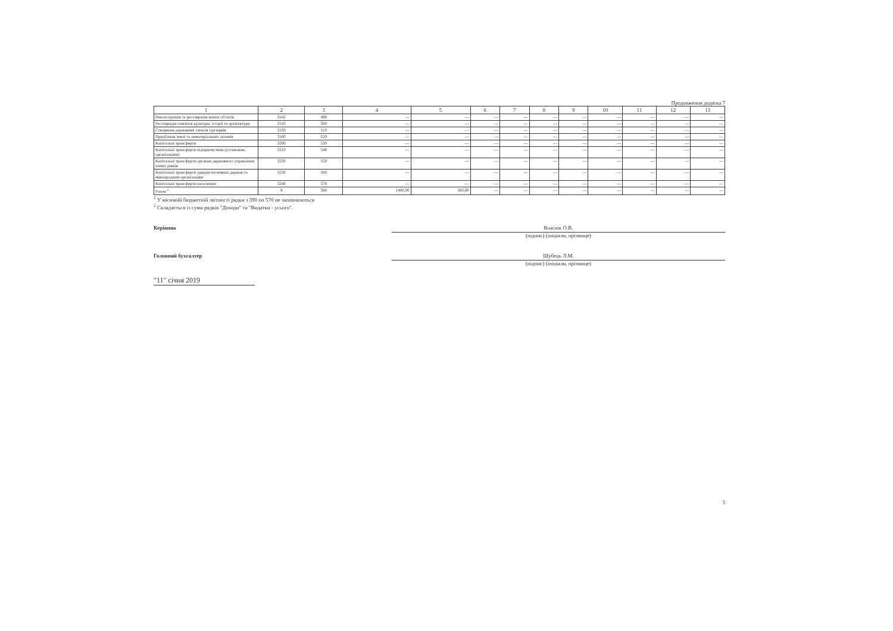Продовження додатка 7
| 1 | 2 | 3 | 4 | 5 | 6 | 7 | 8 | 9 | 10 | 11 | 12 | 13 |
| --- | --- | --- | --- | --- | --- | --- | --- | --- | --- | --- | --- | --- |
| Реконструкція та реставрація інших об'єктів | 3142 | 490 | --- | --- | --- | --- | --- | --- | --- | --- | --- | --- |
| Реставрація пам'яток культури, історії та архітектури | 3143 | 500 | --- | --- | --- | --- | --- | --- | --- | --- | --- | --- |
| Створення державних запасів і резервів | 3150 | 510 | --- | --- | --- | --- | --- | --- | --- | --- | --- | --- |
| Придбання землі та нематеріальних активів | 3160 | 520 | --- | --- | --- | --- | --- | --- | --- | --- | --- | --- |
| Капітальні трансферти | 3200 | 530 | --- | --- | --- | --- | --- | --- | --- | --- | --- | --- |
| Капітальні трансферти підприємствам (установам, організаціям) | 3210 | 540 | --- | --- | --- | --- | --- | --- | --- | --- | --- | --- |
| Капітальні трансферти органам державного управління інших рівнів | 3220 | 550 | --- | --- | --- | --- | --- | --- | --- | --- | --- | --- |
| Капітальні трансферти урядам іноземних держав та міжнародним організаціям | 3230 | 560 | --- | --- | --- | --- | --- | --- | --- | --- | --- | --- |
| Капітальні трансферти населенню | 3240 | 570 | --- | --- | --- | --- | --- | --- | --- | --- | --- | --- |
| Разом <sup>2</sup> | Х | 580 | 1480,00 | 360,00 | --- | --- | --- | --- | --- | --- | --- | --- |
<sup>1</sup> У місячній бюджетній звітності рядки з 390 по 570 не заповнюються
<sup>2</sup> Складається із суми рядків "Доходи" та "Видатки - усього".
Керівник Власюк О.В.
(підпис) (ініціали, прізвище)
Головний бухгалтер Шубець Л.М.
(підпис) (ініціали, прізвище)
"11" січня 2019
3